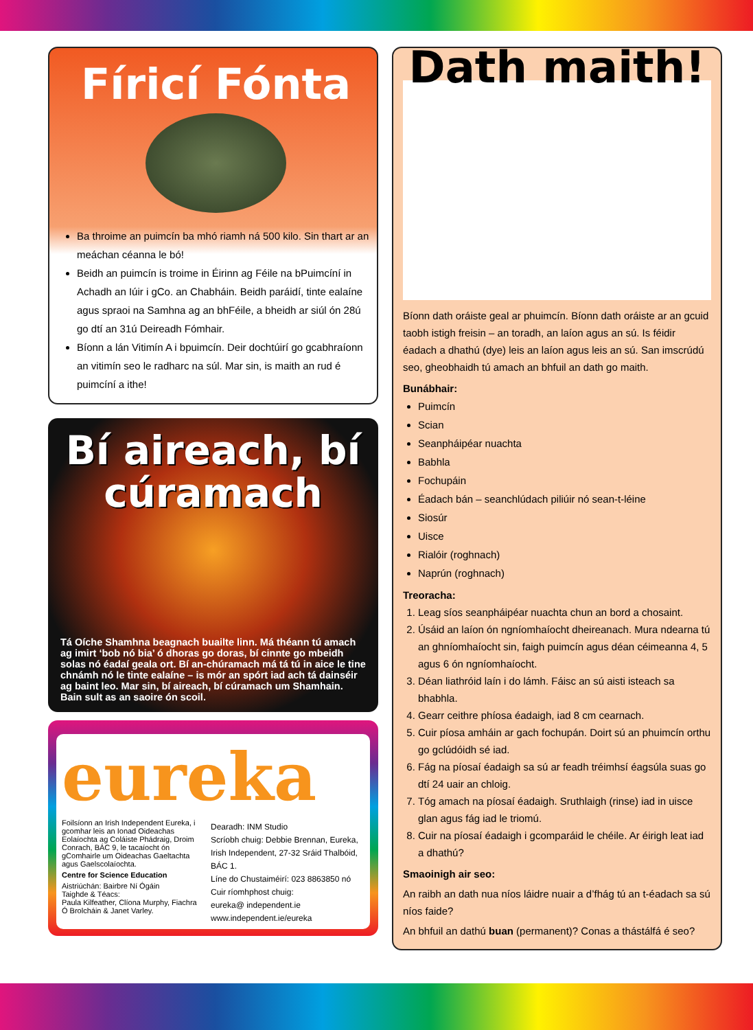Fíricí Fónta
Ba throime an puimcín ba mhó riamh ná 500 kilo. Sin thart ar an meáchan céanna le bó!
Beidh an puimcín is troime in Éirinn ag Féile na bPuimcíní in Achadh an Iúir i gCo. an Chabháin. Beidh paráidí, tinte ealaíne agus spraoi na Samhna ag an bhFéile, a bheidh ar siúl ón 28ú go dtí an 31ú Deireadh Fómhair.
Bíonn a lán Vitimín A i bpuimcín. Deir dochtúirí go gcabhraíonn an vitimín seo le radharc na súl. Mar sin, is maith an rud é puimcíní a ithe!
Bí aireach, bí cúramach
Tá Oíche Shamhna beagnach buailte linn. Má théann tú amach ag imirt ‘bob nó bia’ ó dhoras go doras, bí cinnte go mbeidh solas nó éadaí geala ort. Bí an-chúramach má tá tú in aice le tine chnámh nó le tinte ealaíne – is mór an spórt iad ach tá dainséir ag baint leo. Mar sin, bí aireach, bí cúramach um Shamhain. Bain sult as an saoire ón scoil.
eureka
Foilsíonn an Irish Independent Eureka, i gcomhar leis an Ionad Oideachas Eolaíochta ag Coláiste Phádraig, Droim Conrach, BÁC 9, le tacaíocht ón gComhairle um Oideachas Gaeltachta agus Gaelscolaíochta.
Centre for Science Education
Aistriúchán: Bairbre Ní Ógáin
Taighde & Téacs:
Paula Kilfeather, Clíona Murphy, Fiachra Ó Brolcháin & Janet Varley.
Dearadh: INM Studio
Scríobh chuig: Debbie Brennan, Eureka, Irish Independent, 27-32 Sráid Thalbóid, BÁC 1.
Líne do Chustaiméirí: 023 8863850 nó Cuir ríomhphost chuig:
eureka@ independent.ie
www.independent.ie/eureka
Dath maith!
Bíonn dath oráiste geal ar phuimcín. Bíonn dath oráiste ar an gcuid taobh istigh freisin – an toradh, an laíon agus an sú. Is féidir éadach a dhathú (dye) leis an laíon agus leis an sú. San imscrúdú seo, gheobhaidh tú amach an bhfuil an dath go maith.
Bunábhair:
Puimcín
Scian
Seanpháipéar nuachta
Babhla
Fochupáin
Éadach bán – seanchlúdach piliúir nó sean-t-léine
Siosúr
Uisce
Rialóir (roghnach)
Naprún (roghnach)
Treoracha:
1. Leag síos seanpháipéar nuachta chun an bord a chosaint.
2. Úsáid an laíon ón ngníomhaíocht dheireanach. Mura ndearna tú an ghníomhaíocht sin, faigh puimcín agus déan céimeanna 4, 5 agus 6 ón ngníomhaíocht.
3. Déan liathróid laín i do lámh. Fáisc an sú aisti isteach sa bhabhla.
4. Gearr ceithre phíosa éadaigh, iad 8 cm cearnach.
5. Cuir píosa amháin ar gach fochupán. Doirt sú an phuimcín orthu go gclúdóidh sé iad.
6. Fág na píosaí éadaigh sa sú ar feadh tréimhsí éagsúla suas go dtí 24 uair an chloig.
7. Tóg amach na píosaí éadaigh. Sruthlaigh (rinse) iad in uisce glan agus fág iad le triomú.
8. Cuir na píosaí éadaigh i gcomparáid le chéile. Ar éirigh leat iad a dhathú?
Smaoinigh air seo:
An raibh an dath nua níos láidre nuair a d’fhág tú an t-éadach sa sú níos faide?
An bhfuil an dathú buan (permanent)? Conas a thástálfá é seo?